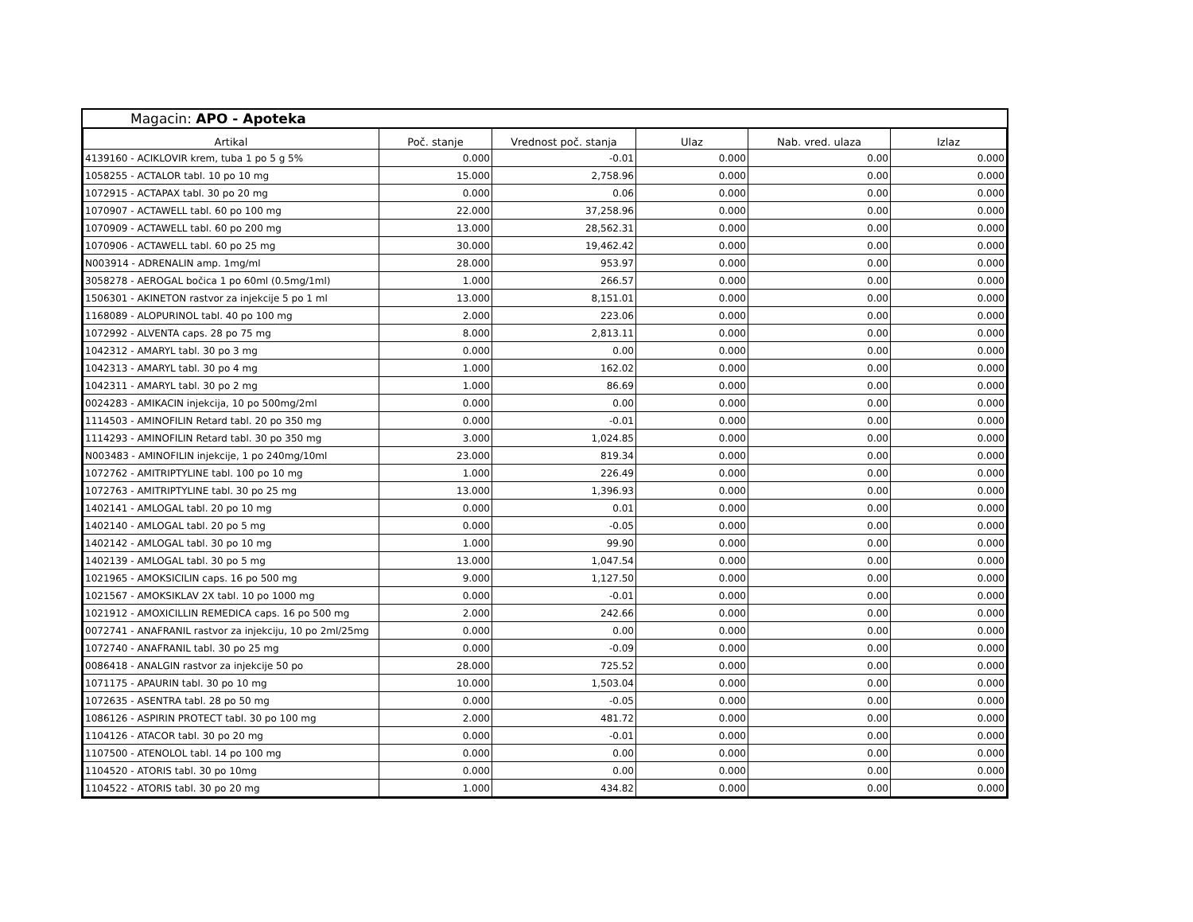Magacin: APO - Apoteka
| Artikal | Poč. stanje | Vrednost poč. stanja | Ulaz | Nab. vred. ulaza | Izlaz |
| --- | --- | --- | --- | --- | --- |
| 4139160 - ACIKLOVIR krem, tuba 1 po 5 g 5% | 0.000 | -0.01 | 0.000 | 0.00 | 0.000 |
| 1058255 - ACTALOR tabl. 10 po 10 mg | 15.000 | 2,758.96 | 0.000 | 0.00 | 0.000 |
| 1072915 - ACTAPAX tabl. 30 po 20 mg | 0.000 | 0.06 | 0.000 | 0.00 | 0.000 |
| 1070907 - ACTAWELL tabl. 60 po 100 mg | 22.000 | 37,258.96 | 0.000 | 0.00 | 0.000 |
| 1070909 - ACTAWELL tabl. 60 po 200 mg | 13.000 | 28,562.31 | 0.000 | 0.00 | 0.000 |
| 1070906 - ACTAWELL tabl. 60 po 25 mg | 30.000 | 19,462.42 | 0.000 | 0.00 | 0.000 |
| N003914 - ADRENALIN amp. 1mg/ml | 28.000 | 953.97 | 0.000 | 0.00 | 0.000 |
| 3058278 - AEROGAL bočica 1 po 60ml (0.5mg/1ml) | 1.000 | 266.57 | 0.000 | 0.00 | 0.000 |
| 1506301 - AKINETON rastvor za injekcije 5 po 1 ml | 13.000 | 8,151.01 | 0.000 | 0.00 | 0.000 |
| 1168089 - ALOPURINOL tabl. 40 po 100 mg | 2.000 | 223.06 | 0.000 | 0.00 | 0.000 |
| 1072992 - ALVENTA caps. 28 po 75 mg | 8.000 | 2,813.11 | 0.000 | 0.00 | 0.000 |
| 1042312 - AMARYL tabl. 30 po 3 mg | 0.000 | 0.00 | 0.000 | 0.00 | 0.000 |
| 1042313 - AMARYL tabl. 30 po 4 mg | 1.000 | 162.02 | 0.000 | 0.00 | 0.000 |
| 1042311 - AMARYL tabl. 30 po 2 mg | 1.000 | 86.69 | 0.000 | 0.00 | 0.000 |
| 0024283 - AMIKACIN injekcija, 10 po 500mg/2ml | 0.000 | 0.00 | 0.000 | 0.00 | 0.000 |
| 1114503 - AMINOFILIN Retard tabl. 20 po 350 mg | 0.000 | -0.01 | 0.000 | 0.00 | 0.000 |
| 1114293 - AMINOFILIN Retard tabl. 30 po 350 mg | 3.000 | 1,024.85 | 0.000 | 0.00 | 0.000 |
| N003483 - AMINOFILIN injekcije, 1 po 240mg/10ml | 23.000 | 819.34 | 0.000 | 0.00 | 0.000 |
| 1072762 - AMITRIPTYLINE tabl. 100 po 10 mg | 1.000 | 226.49 | 0.000 | 0.00 | 0.000 |
| 1072763 - AMITRIPTYLINE tabl. 30 po 25 mg | 13.000 | 1,396.93 | 0.000 | 0.00 | 0.000 |
| 1402141 - AMLOGAL tabl. 20 po 10 mg | 0.000 | 0.01 | 0.000 | 0.00 | 0.000 |
| 1402140 - AMLOGAL tabl. 20 po 5 mg | 0.000 | -0.05 | 0.000 | 0.00 | 0.000 |
| 1402142 - AMLOGAL tabl. 30 po 10 mg | 1.000 | 99.90 | 0.000 | 0.00 | 0.000 |
| 1402139 - AMLOGAL tabl. 30 po 5 mg | 13.000 | 1,047.54 | 0.000 | 0.00 | 0.000 |
| 1021965 - AMOKSICILIN caps. 16 po 500 mg | 9.000 | 1,127.50 | 0.000 | 0.00 | 0.000 |
| 1021567 - AMOKSIKLAV 2X tabl. 10 po 1000 mg | 0.000 | -0.01 | 0.000 | 0.00 | 0.000 |
| 1021912 - AMOXICILLIN REMEDICA caps. 16 po 500 mg | 2.000 | 242.66 | 0.000 | 0.00 | 0.000 |
| 0072741 - ANAFRANIL rastvor za injekciju, 10 po 2ml/25mg | 0.000 | 0.00 | 0.000 | 0.00 | 0.000 |
| 1072740 - ANAFRANIL tabl. 30 po 25 mg | 0.000 | -0.09 | 0.000 | 0.00 | 0.000 |
| 0086418 - ANALGIN rastvor za injekcije 50 po | 28.000 | 725.52 | 0.000 | 0.00 | 0.000 |
| 1071175 - APAURIN tabl. 30 po 10 mg | 10.000 | 1,503.04 | 0.000 | 0.00 | 0.000 |
| 1072635 - ASENTRA tabl. 28 po 50 mg | 0.000 | -0.05 | 0.000 | 0.00 | 0.000 |
| 1086126 - ASPIRIN PROTECT tabl. 30 po 100 mg | 2.000 | 481.72 | 0.000 | 0.00 | 0.000 |
| 1104126 - ATACOR tabl. 30 po 20 mg | 0.000 | -0.01 | 0.000 | 0.00 | 0.000 |
| 1107500 - ATENOLOL tabl. 14 po 100 mg | 0.000 | 0.00 | 0.000 | 0.00 | 0.000 |
| 1104520 - ATORIS tabl. 30 po 10mg | 0.000 | 0.00 | 0.000 | 0.00 | 0.000 |
| 1104522 - ATORIS tabl. 30 po 20 mg | 1.000 | 434.82 | 0.000 | 0.00 | 0.000 |